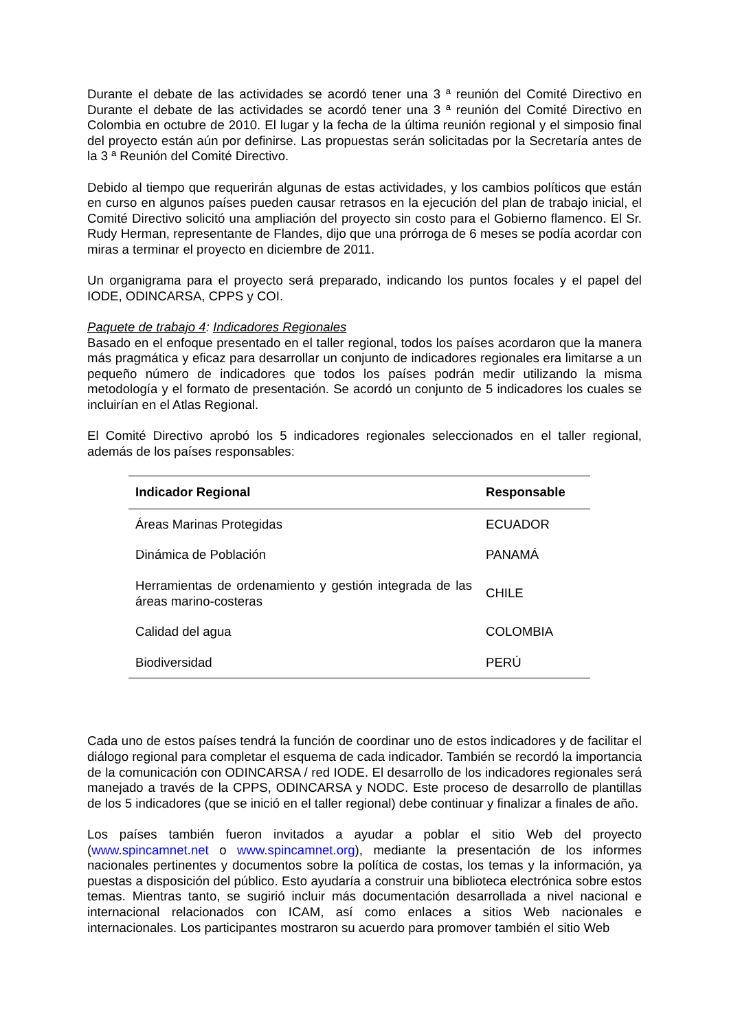Durante el debate de las actividades se acordó tener una 3 ª reunión del Comité Directivo en Durante el debate de las actividades se acordó tener una 3 ª reunión del Comité Directivo en Colombia en octubre de 2010. El lugar y la fecha de la última reunión regional y el simposio final del proyecto están aún por definirse. Las propuestas serán solicitadas por la Secretaría antes de la 3 ª Reunión del Comité Directivo.
Debido al tiempo que requerirán algunas de estas actividades, y los cambios políticos que están en curso en algunos países pueden causar retrasos en la ejecución del plan de trabajo inicial, el Comité Directivo solicitó una ampliación del proyecto sin costo para el Gobierno flamenco. El Sr. Rudy Herman, representante de Flandes, dijo que una prórroga de 6 meses se podía acordar con miras a terminar el proyecto en diciembre de 2011.
Un organigrama para el proyecto será preparado, indicando los puntos focales y el papel del IODE, ODINCARSA, CPPS y COI.
Paquete de trabajo 4: Indicadores Regionales
Basado en el enfoque presentado en el taller regional, todos los países acordaron que la manera más pragmática y eficaz para desarrollar un conjunto de indicadores regionales era limitarse a un pequeño número de indicadores que todos los países podrán medir utilizando la misma metodología y el formato de presentación. Se acordó un conjunto de 5 indicadores los cuales se incluirían en el Atlas Regional.
El Comité Directivo aprobó los 5 indicadores regionales seleccionados en el taller regional, además de los países responsables:
| Indicador Regional | Responsable |
| --- | --- |
| Áreas Marinas Protegidas | ECUADOR |
| Dinámica de Población | PANAMÁ |
| Herramientas de ordenamiento y gestión integrada de las áreas marino-costeras | CHILE |
| Calidad del agua | COLOMBIA |
| Biodiversidad | PERÚ |
Cada uno de estos países tendrá la función de coordinar uno de estos indicadores y de facilitar el diálogo regional para completar el esquema de cada indicador. También se recordó la importancia de la comunicación con ODINCARSA / red IODE. El desarrollo de los indicadores regionales será manejado a través de la CPPS, ODINCARSA y NODC. Este proceso de desarrollo de plantillas de los 5 indicadores (que se inició en el taller regional) debe continuar y finalizar a finales de año.
Los países también fueron invitados a ayudar a poblar el sitio Web del proyecto (www.spincamnet.net o www.spincamnet.org), mediante la presentación de los informes nacionales pertinentes y documentos sobre la política de costas, los temas y la información, ya puestas a disposición del público. Esto ayudaría a construir una biblioteca electrónica sobre estos temas. Mientras tanto, se sugirió incluir más documentación desarrollada a nivel nacional e internacional relacionados con ICAM, así como enlaces a sitios Web nacionales e internacionales. Los participantes mostraron su acuerdo para promover también el sitio Web